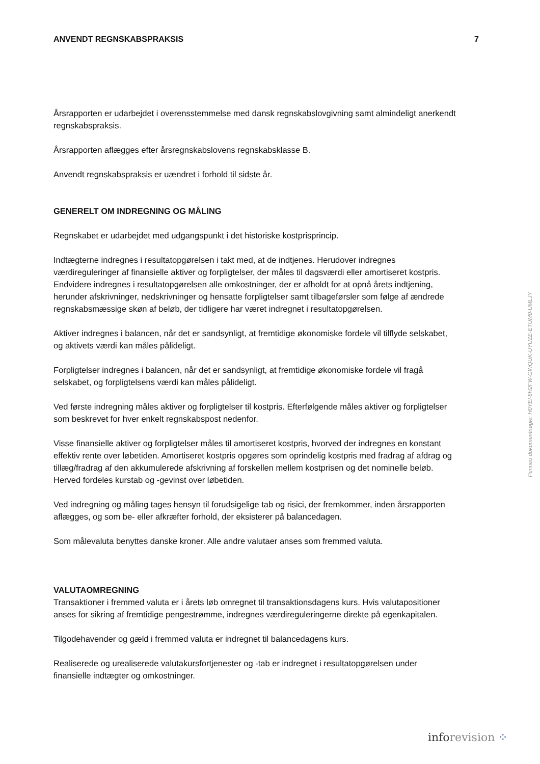ANVENDT REGNSKABSPRAKSIS 7
Årsrapporten er udarbejdet i overensstemmelse med dansk regnskabslovgivning samt almindeligt anerkendt regnskabspraksis.
Årsrapporten aflægges efter årsregnskabslovens regnskabsklasse B.
Anvendt regnskabspraksis er uændret i forhold til sidste år.
GENERELT OM INDREGNING OG MÅLING
Regnskabet er udarbejdet med udgangspunkt i det historiske kostprisprincip.
Indtægterne indregnes i resultatopgørelsen i takt med, at de indtjenes. Herudover indregnes værdireguleringer af finansielle aktiver og forpligtelser, der måles til dagsværdi eller amortiseret kostpris. Endvidere indregnes i resultatopgørelsen alle omkostninger, der er afholdt for at opnå årets indtjening, herunder afskrivninger, nedskrivninger og hensatte forpligtelser samt tilbageførsler som følge af ændrede regnskabsmæssige skøn af beløb, der tidligere har været indregnet i resultatopgørelsen.
Aktiver indregnes i balancen, når det er sandsynligt, at fremtidige økonomiske fordele vil tilflyde selskabet, og aktivets værdi kan måles pålideligt.
Forpligtelser indregnes i balancen, når det er sandsynligt, at fremtidige økonomiske fordele vil fragå selskabet, og forpligtelsens værdi kan måles pålideligt.
Ved første indregning måles aktiver og forpligtelser til kostpris. Efterfølgende måles aktiver og forpligtelser som beskrevet for hver enkelt regnskabspost nedenfor.
Visse finansielle aktiver og forpligtelser måles til amortiseret kostpris, hvorved der indregnes en konstant effektiv rente over løbetiden. Amortiseret kostpris opgøres som oprindelig kostpris med fradrag af afdrag og tillæg/fradrag af den akkumulerede afskrivning af forskellen mellem kostprisen og det nominelle beløb. Herved fordeles kurstab og -gevinst over løbetiden.
Ved indregning og måling tages hensyn til forudsigelige tab og risici, der fremkommer, inden årsrapporten aflægges, og som be- eller afkræfter forhold, der eksisterer på balancedagen.
Som målevaluta benyttes danske kroner. Alle andre valutaer anses som fremmed valuta.
VALUTAOMREGNING
Transaktioner i fremmed valuta er i årets løb omregnet til transaktionsdagens kurs. Hvis valutapositioner anses for sikring af fremtidige pengestrømme, indregnes værdireguleringerne direkte på egenkapitalen.
Tilgodehavender og gæld i fremmed valuta er indregnet til balancedagens kurs.
Realiserede og urealiserede valutakursfortjenester og -tab er indregnet i resultatopgørelsen under finansielle indtægter og omkostninger.
Penneo dokumentnøgle: H0YEI-8H2FW-GWQUK-UYUZE-ETUM0-UMLJY
info revision ⁘